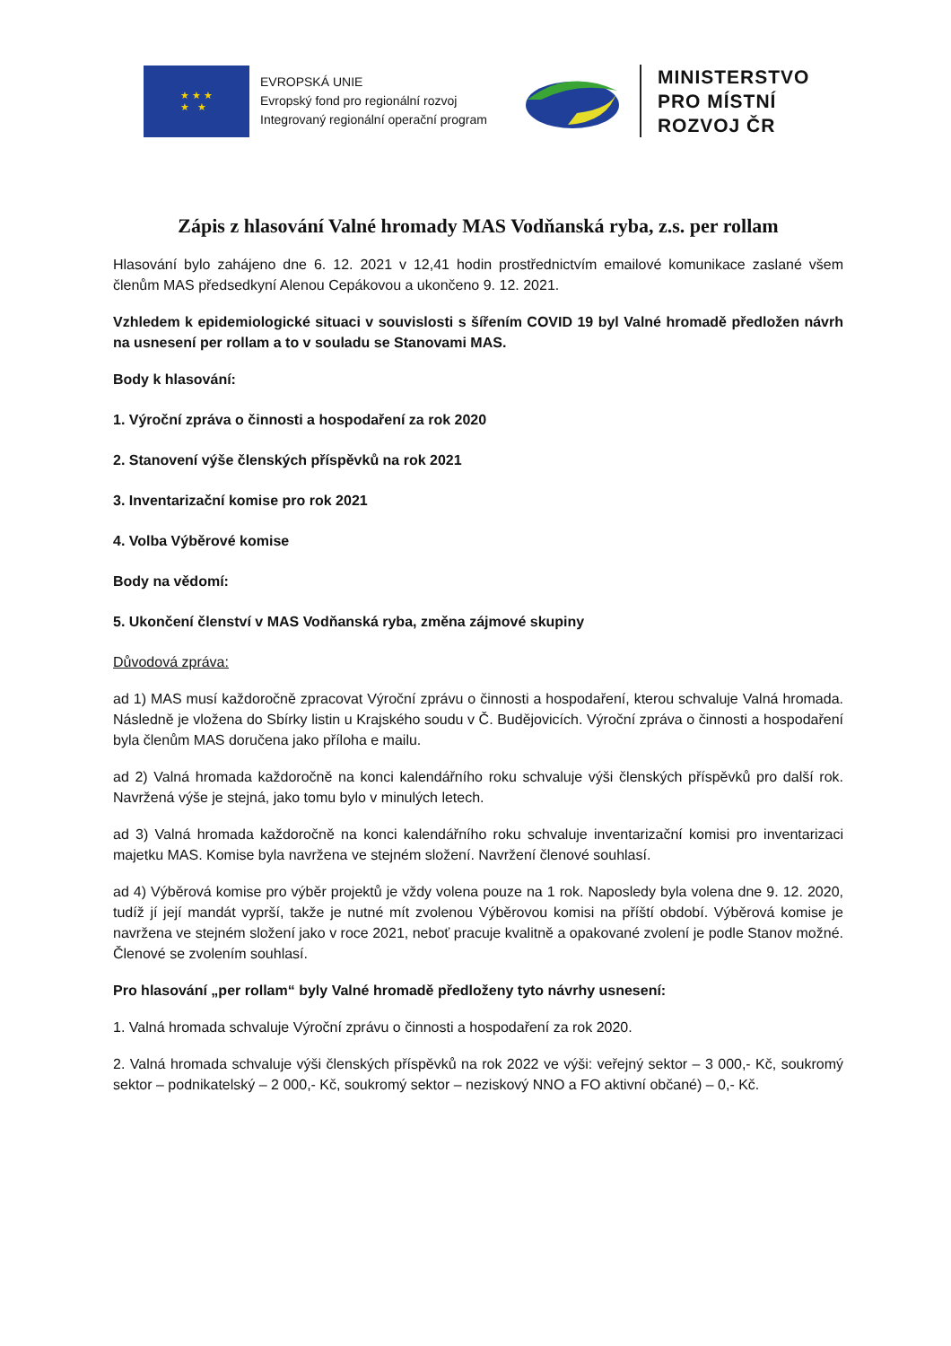★ ★ ★
★ ★
EVROPSKÁ UNIE
Evropský fond pro regionální rozvoj
Integrovaný regionální operační program
MINISTERSTVO
PRO MÍSTNÍ
ROZVOJ ČR
Zápis z hlasování Valné hromady MAS Vodňanská ryba, z.s. per rollam
Hlasování bylo zahájeno dne 6. 12. 2021 v 12,41 hodin prostřednictvím emailové komunikace zaslané všem členům MAS předsedkyní Alenou Cepákovou a ukončeno 9. 12. 2021.
Vzhledem k epidemiologické situaci v souvislosti s šířením COVID 19 byl Valné hromadě předložen návrh na usnesení per rollam a to v souladu se Stanovami MAS.
Body k hlasování:
1. Výroční zpráva o činnosti a hospodaření za rok 2020
2. Stanovení výše členských příspěvků na rok 2021
3. Inventarizační komise pro rok 2021
4. Volba Výběrové komise
Body na vědomí:
5. Ukončení členství v MAS Vodňanská ryba, změna zájmové skupiny
Důvodová zpráva:
ad 1) MAS musí každoročně zpracovat Výroční zprávu o činnosti a hospodaření, kterou schvaluje Valná hromada. Následně je vložena do Sbírky listin u Krajského soudu v Č. Budějovicích. Výroční zpráva o činnosti a hospodaření byla členům MAS doručena jako příloha e mailu.
ad 2) Valná hromada každoročně na konci kalendářního roku schvaluje výši členských příspěvků pro další rok. Navržená výše je stejná, jako tomu bylo v minulých letech.
ad 3) Valná hromada každoročně na konci kalendářního roku schvaluje inventarizační komisi pro inventarizaci majetku MAS. Komise byla navržena ve stejném složení. Navržení členové souhlasí.
ad 4) Výběrová komise pro výběr projektů je vždy volena pouze na 1 rok. Naposledy byla volena dne 9. 12. 2020, tudíž jí její mandát vyprší, takže je nutné mít zvolenou Výběrovou komisi na příští období. Výběrová komise je navržena ve stejném složení jako v roce 2021, neboť pracuje kvalitně a opakované zvolení je podle Stanov možné. Členové se zvolením souhlasí.
Pro hlasování „per rollam“ byly Valné hromadě předloženy tyto návrhy usnesení:
1. Valná hromada schvaluje Výroční zprávu o činnosti a hospodaření za rok 2020.
2. Valná hromada schvaluje výši členských příspěvků na rok 2022 ve výši: veřejný sektor – 3 000,- Kč, soukromý sektor – podnikatelský – 2 000,- Kč, soukromý sektor – neziskový NNO a FO aktivní občané) – 0,- Kč.